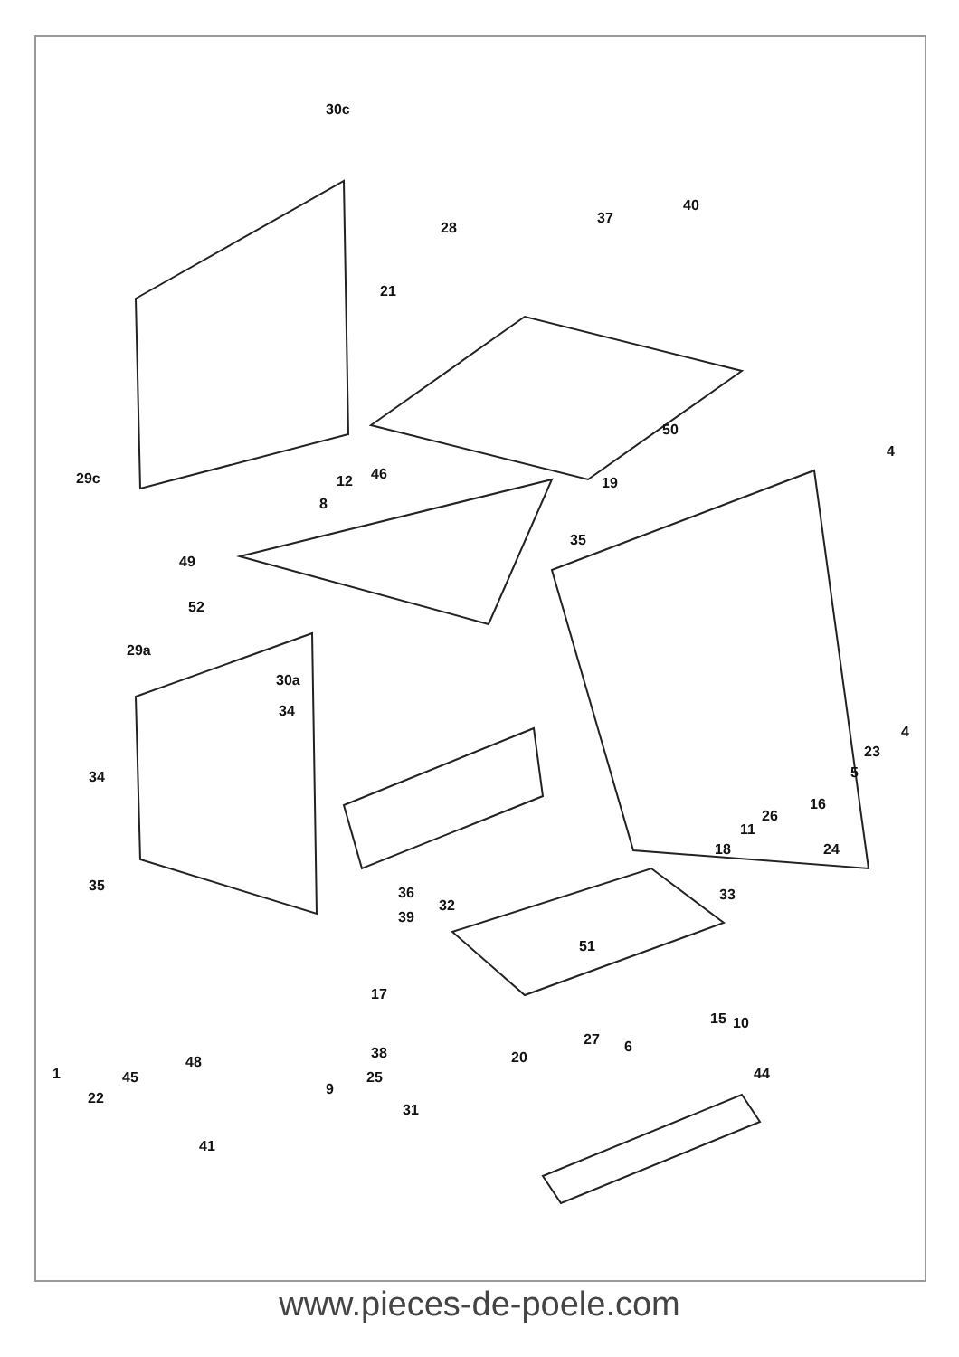30c
37
40
28
21
29c 12 46
8
50
4
19
35
49
52
29a
30a
34
4
23
34 5
16
26
11
18 24
35 36
32
33
39
51
17
15 10
27 6
20 38
48
1 45
9
25
22
44
31
41
www.pieces-de-poele.com